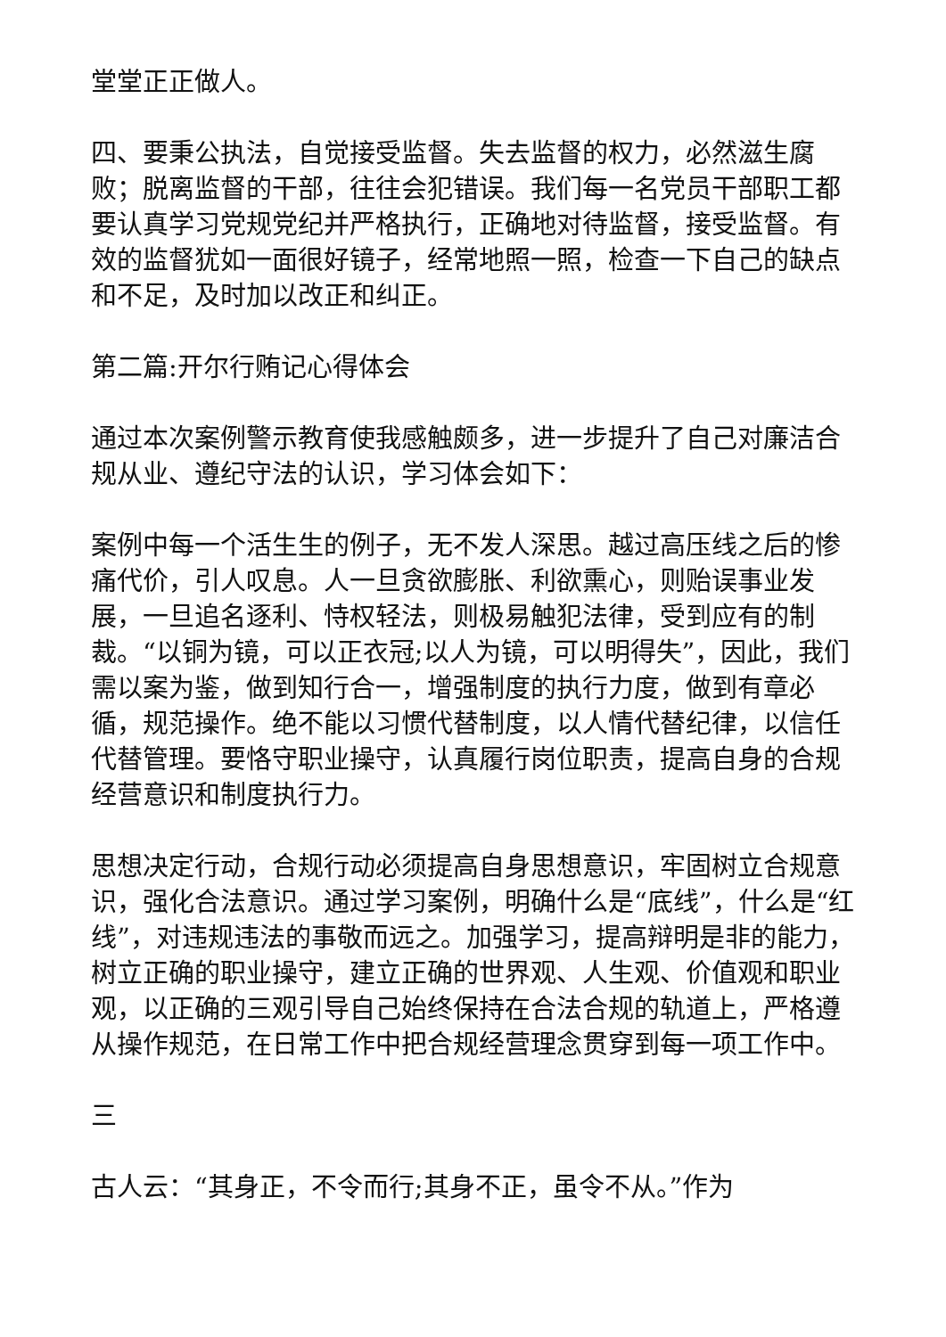堂堂正正做人。
四、要秉公执法，自觉接受监督。失去监督的权力，必然滋生腐败；脱离监督的干部，往往会犯错误。我们每一名党员干部职工都要认真学习党规党纪并严格执行，正确地对待监督，接受监督。有效的监督犹如一面很好镜子，经常地照一照，检查一下自己的缺点和不足，及时加以改正和纠正。
第二篇:开尔行贿记心得体会
通过本次案例警示教育使我感触颇多，进一步提升了自己对廉洁合规从业、遵纪守法的认识，学习体会如下：
案例中每一个活生生的例子，无不发人深思。越过高压线之后的惨痛代价，引人叹息。人一旦贪欲膨胀、利欲熏心，则贻误事业发展，一旦追名逐利、恃权轻法，则极易触犯法律，受到应有的制裁。“以铜为镜，可以正衣冠;以人为镜，可以明得失”，因此，我们需以案为鉴，做到知行合一，增强制度的执行力度，做到有章必循，规范操作。绝不能以习惯代替制度，以人情代替纪律，以信任代替管理。要恪守职业操守，认真履行岗位职责，提高自身的合规经营意识和制度执行力。
思想决定行动，合规行动必须提高自身思想意识，牢固树立合规意识，强化合法意识。通过学习案例，明确什么是“底线”，什么是“红线”，对违规违法的事敬而远之。加强学习，提高辩明是非的能力，树立正确的职业操守，建立正确的世界观、人生观、价值观和职业观，以正确的三观引导自己始终保持在合法合规的轨道上，严格遵从操作规范，在日常工作中把合规经营理念贯穿到每一项工作中。
三
古人云：“其身正，不令而行;其身不正，虽令不从。”作为